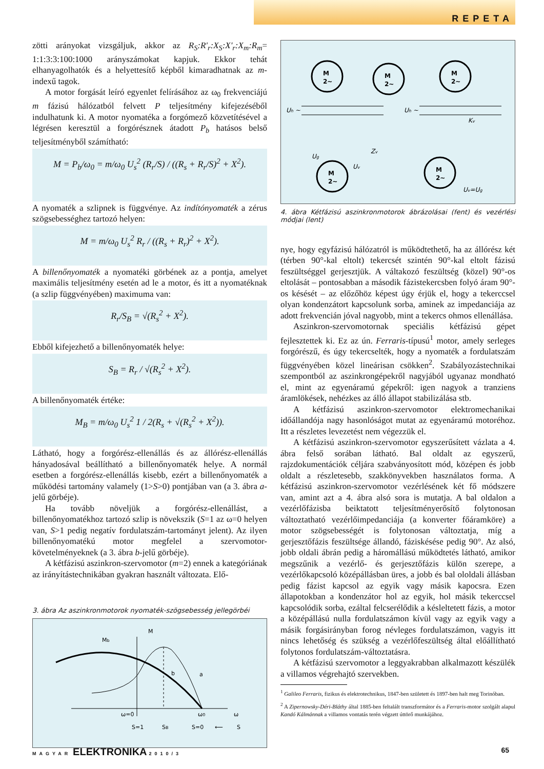REPETA
zötti arányokat vizsgáljuk, akkor az R<sub>S</sub>:R'<sub>r</sub>:X<sub>S</sub>:X'<sub>r</sub>:X<sub>m</sub>:R<sub>m</sub>= 1:1:3:3:100:1000 arányszámokat kapjuk. Ekkor tehát elhanyagolhatók és a helyettesítő képből kimaradhatnak az m-indexű tagok.
A motor forgását leíró egyenlet felírásához az ω<sub>0</sub> frekvenciájú m fázisú hálózatból felvett P teljesítmény kifejezéséből indulhatunk ki. A motor nyomatéka a forgómező közvetítésével a légrésen keresztül a forgórésznek átadott P<sub>b</sub> hatásos belső teljesítményből számítható:
M = P<sub>b</sub>/ω<sub>0</sub> = m/ω<sub>0</sub> U<sub>s</sub><sup>2</sup> (R<sub>r</sub>/S) / ((R<sub>s</sub> + R<sub>r</sub>/S)<sup>2</sup> + X<sup>2</sup>).
A nyomaték a szlipnek is függvénye. Az indítónyomaték a zérus szögsebességhez tartozó helyen:
M = m/ω<sub>0</sub> U<sub>s</sub><sup>2</sup> R<sub>r</sub> / ((R<sub>s</sub> + R<sub>r</sub>)<sup>2</sup> + X<sup>2</sup>).
A billenőnyomaték a nyomatéki görbének az a pontja, amelyet maximális teljesítmény esetén ad le a motor, és itt a nyomatéknak (a szlip függvényében) maximuma van:
R<sub>r</sub>/S<sub>B</sub> = √(R<sub>s</sub><sup>2</sup> + X<sup>2</sup>).
Ebből kifejezhető a billenőnyomaték helye:
S<sub>B</sub> = R<sub>r</sub> / √(R<sub>s</sub><sup>2</sup> + X<sup>2</sup>).
A billenőnyomaték értéke:
M<sub>B</sub> = m/ω<sub>0</sub> U<sub>s</sub><sup>2</sup> 1 / 2(R<sub>s</sub> + √(R<sub>s</sub><sup>2</sup> + X<sup>2</sup>)).
Látható, hogy a forgórész-ellenállás és az állórész-ellenállás hányadosával beállítható a billenőnyomaték helye. A normál esetben a forgórész-ellenállás kisebb, ezért a billenőnyomaték a működési tartomány valamely (1>S>0) pontjában van (a 3. ábra a-jelű görbéje).
Ha tovább növeljük a forgórész-ellenállást, a billenőnyomatékhoz tartozó szlip is növekszik (S=1 az ω=0 helyen van, S>1 pedig negatív fordulatszám-tartományt jelent). Az ilyen billenőnyomatékú motor megfelel a szervomotor-követelményeknek (a 3. ábra b-jelű görbéje).
A kétfázisú aszinkron-szervomotor (m=2) ennek a kategóriának az irányítástechnikában gyakran használt változata. Elő-
3. ábra Az aszinkronmotorok nyomaték-szögsebesség jellegörbéi
M
Mb
b
a
ω=0
ω0
ω
S=1
SB
S=0
⟵
S
M
2~
M
2~
M
2~
M
2~
M
2~
Uh ~
Uh ~
Ug
Uv
Zv
Kv
Uv=Ug
4. ábra Kétfázisú aszinkronmotorok ábrázolásai (fent) és vezérlési módjai (lent)
nye, hogy egyfázisú hálózatról is működtethető, ha az állórész két (térben 90°-kal eltolt) tekercsét szintén 90°-kal eltolt fázisú feszültséggel gerjesztjük. A váltakozó feszültség (közel) 90°-os eltolását – pontosabban a második fázistekercsben folyó áram 90°-os késését – az előzőhöz képest úgy érjük el, hogy a tekerccsel olyan kondenzátort kapcsolunk sorba, aminek az impedanciája az adott frekvencián jóval nagyobb, mint a tekercs ohmos ellenállása.
Aszinkron-szervomotornak speciális kétfázisú gépet fejlesztettek ki. Ez az ún. Ferraris-típusú<sup>1</sup> motor, amely serleges forgórészű, és úgy tekercselték, hogy a nyomaték a fordulatszám függvényében közel lineárisan csökken<sup>2</sup>. Szabályozástechnikai szempontból az aszinkrongépekről nagyjából ugyanaz mondható el, mint az egyenáramú gépekről: igen nagyok a tranziens áramlökések, nehézkes az álló állapot stabilizálása stb.
A kétfázisú aszinkron-szervomotor elektromechanikai időállandója nagy hasonlóságot mutat az egyenáramú motoréhoz. Itt a részletes levezetést nem végezzük el.
A kétfázisú aszinkron-szervomotor egyszerűsített vázlata a 4. ábra felső sorában látható. Bal oldalt az egyszerű, rajzdokumentációk céljára szabványosított mód, középen és jobb oldalt a részletesebb, szakkönyvekben használatos forma. A kétfázisú aszinkron-szervomotor vezérlésének két fő módszere van, amint azt a 4. ábra alsó sora is mutatja. A bal oldalon a vezérlőfázisba beiktatott teljesítményerősítő folytonosan változtatható vezérlőimpedanciája (a konverter főáramköre) a motor szögsebességét is folytonosan változtatja, míg a gerjesztőfázis feszültsége állandó, fáziskésése pedig 90°. Az alsó, jobb oldali ábrán pedig a háromállású működtetés látható, amikor megszűnik a vezérlő- és gerjesztőfázis külön szerepe, a vezérlőkapcsoló középállásban üres, a jobb és bal ololdali állásban pedig fázist kapcsol az egyik vagy másik kapocsra. Ezen állapotokban a kondenzátor hol az egyik, hol másik tekerccsel kapcsolódik sorba, ezáltal felcserélődik a késleltetett fázis, a motor a középállású nulla fordulatszámon kívül vagy az egyik vagy a másik forgásirányban forog névleges fordulatszámon, vagyis itt nincs lehetőség és szükség a vezérlőfeszültség által előállítható folytonos fordulatszám-változtatásra.
A kétfázisú szervomotor a leggyakrabban alkalmazott készülék a villamos végrehajtó szervekben.
<sup>1</sup> Galileo Ferraris, fizikus és elektrotechnikus, 1847-ben született és 1897-ben halt meg Torinóban.
<sup>2</sup> A Zipernowsky-Déri-Bláthy által 1885-ben feltalált transzformátor és a Ferraris-motor szolgált alapul Kandó Kálmánnak a villamos vontatás terén végzett úttörő munkájához.
MAGYAR ELEKTRONIKA 2010/3 65